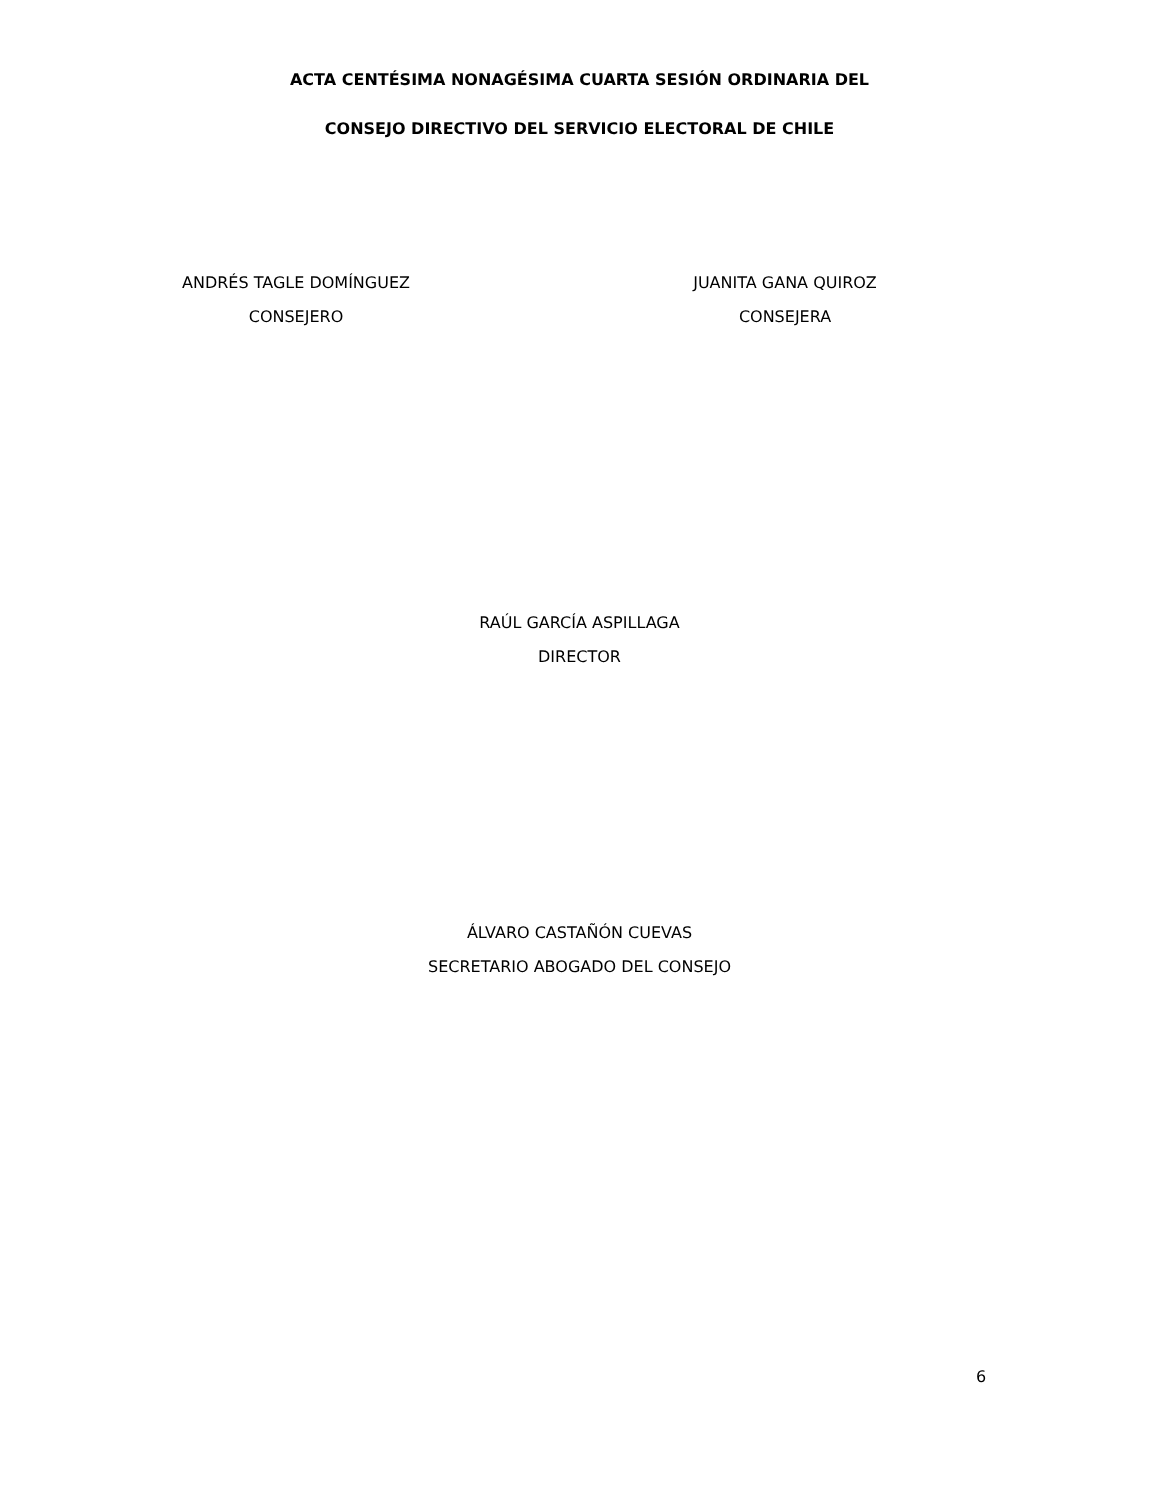ACTA CENTÉSIMA NONAGÉSIMA CUARTA SESIÓN ORDINARIA DEL
CONSEJO DIRECTIVO DEL SERVICIO ELECTORAL DE CHILE
ANDRÉS TAGLE DOMÍNGUEZ
CONSEJERO
JUANITA GANA QUIROZ
CONSEJERA
RAÚL GARCÍA ASPILLAGA
DIRECTOR
ÁLVARO CASTAÑÓN CUEVAS
SECRETARIO ABOGADO DEL CONSEJO
6